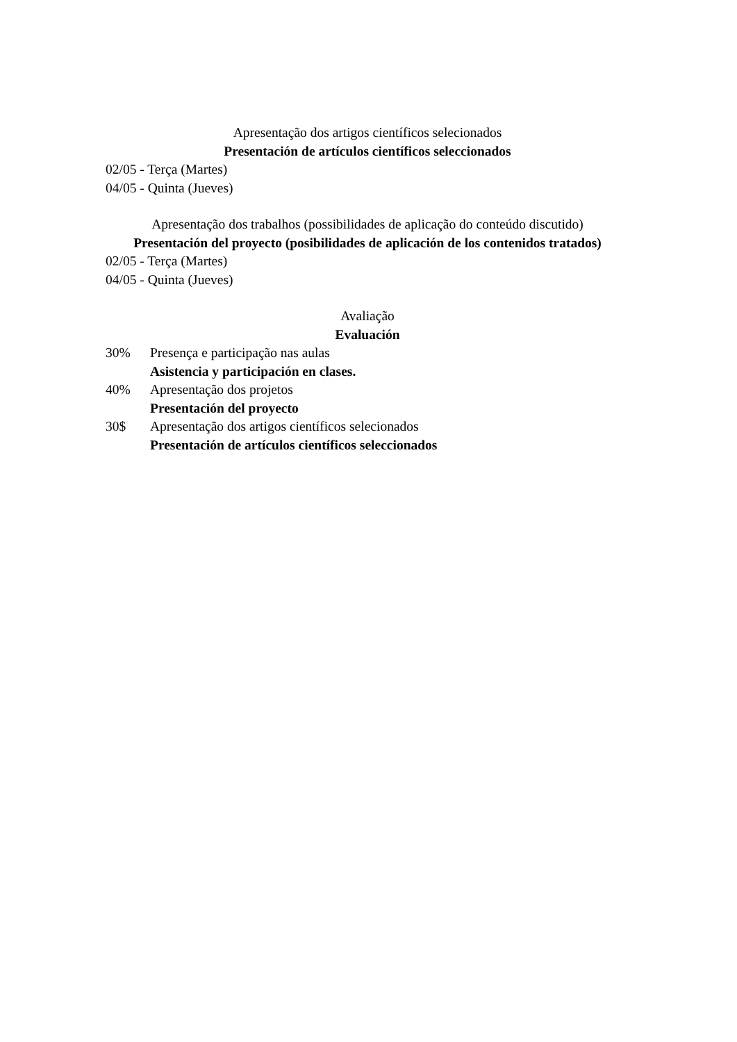Apresentação dos artigos científicos selecionados
Presentación de artículos científicos seleccionados
02/05 - Terça (Martes)
04/05 - Quinta (Jueves)
Apresentação dos trabalhos (possibilidades de aplicação do conteúdo discutido)
Presentación del proyecto (posibilidades de aplicación de los contenidos tratados)
02/05 - Terça (Martes)
04/05 - Quinta (Jueves)
Avaliação
Evaluación
30% Presença e participação nas aulas
Asistencia y participación en clases.
40% Apresentação dos projetos
Presentación del proyecto
30$ Apresentação dos artigos científicos selecionados
Presentación de artículos científicos seleccionados